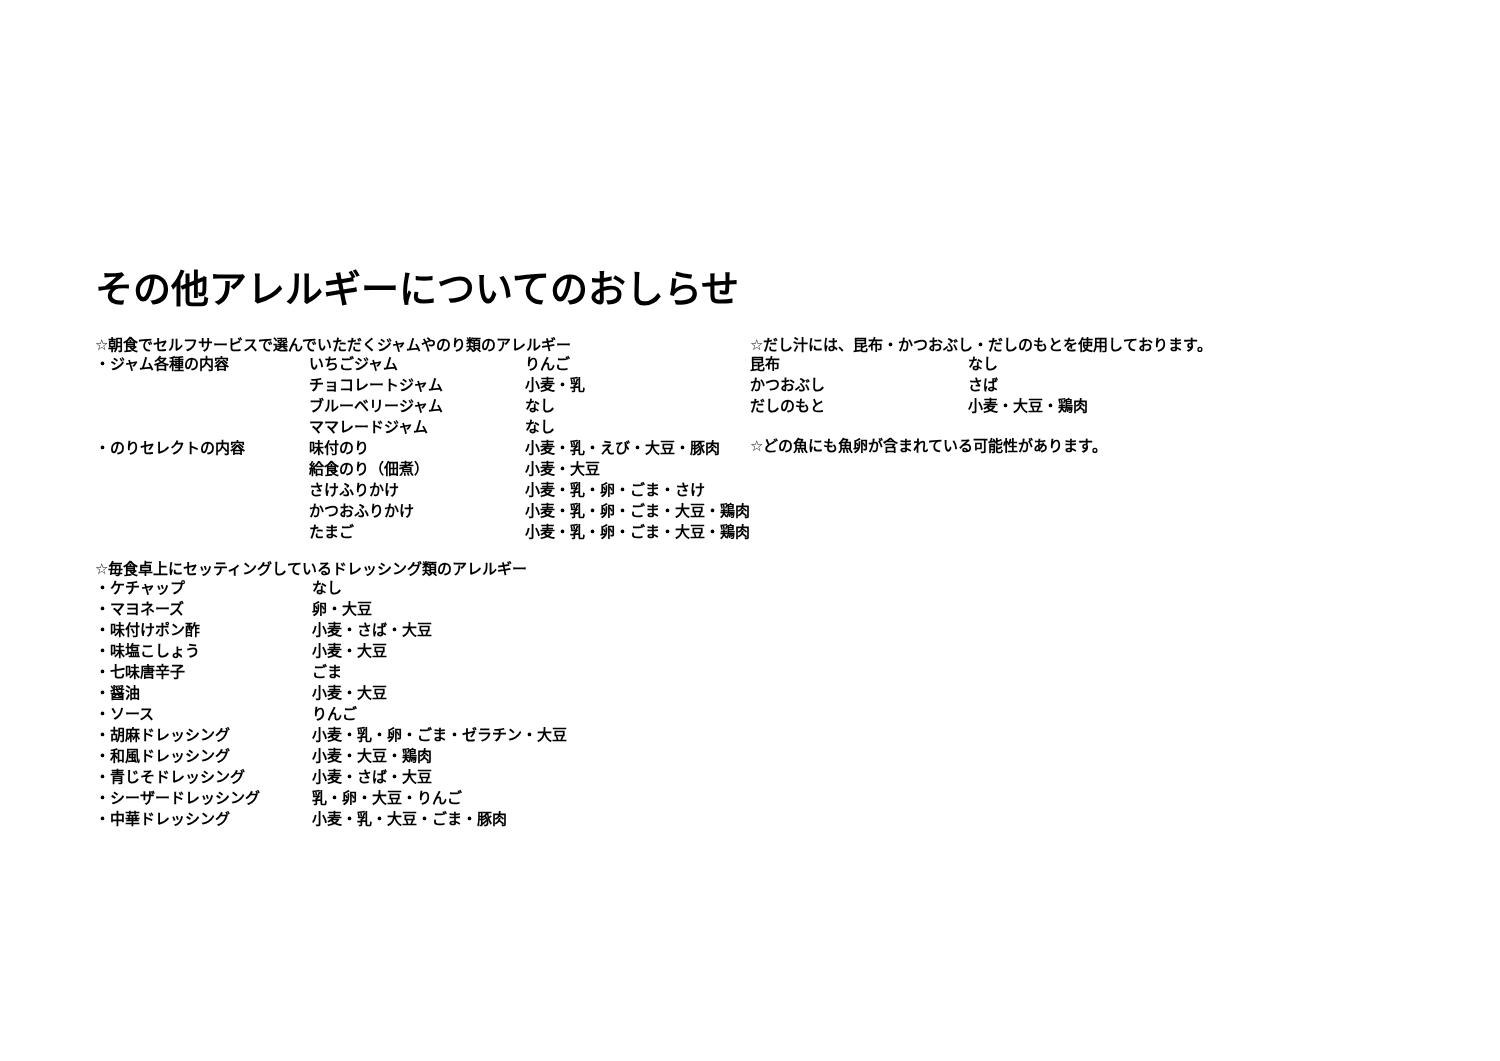その他アレルギーについてのおしらせ
☆朝食でセルフサービスで選んでいただくジャムやのり類のアレルギー
| ・ジャム各種の内容 | いちごジャム | りんご |
| | チョコレートジャム | 小麦・乳 |
| | ブルーベリージャム | なし |
| | ママレードジャム | なし |
| ・のりセレクトの内容 | 味付のり | 小麦・乳・えび・大豆・豚肉 |
| | 給食のり（佃煮） | 小麦・大豆 |
| | さけふりかけ | 小麦・乳・卵・ごま・さけ |
| | かつおふりかけ | 小麦・乳・卵・ごま・大豆・鶏肉 |
| | たまご | 小麦・乳・卵・ごま・大豆・鶏肉 |
☆毎食卓上にセッティングしているドレッシング類のアレルギー
| ・ケチャップ | なし |
| ・マヨネーズ | 卵・大豆 |
| ・味付けポン酢 | 小麦・さば・大豆 |
| ・味塩こしょう | 小麦・大豆 |
| ・七味唐辛子 | ごま |
| ・醤油 | 小麦・大豆 |
| ・ソース | りんご |
| ・胡麻ドレッシング | 小麦・乳・卵・ごま・ゼラチン・大豆 |
| ・和風ドレッシング | 小麦・大豆・鶏肉 |
| ・青じそドレッシング | 小麦・さば・大豆 |
| ・シーザードレッシング | 乳・卵・大豆・りんご |
| ・中華ドレッシング | 小麦・乳・大豆・ごま・豚肉 |
☆だし汁には、昆布・かつおぶし・だしのもとを使用しております。
| 昆布 | なし |
| かつおぶし | さば |
| だしのもと | 小麦・大豆・鶏肉 |
☆どの魚にも魚卵が含まれている可能性があります。